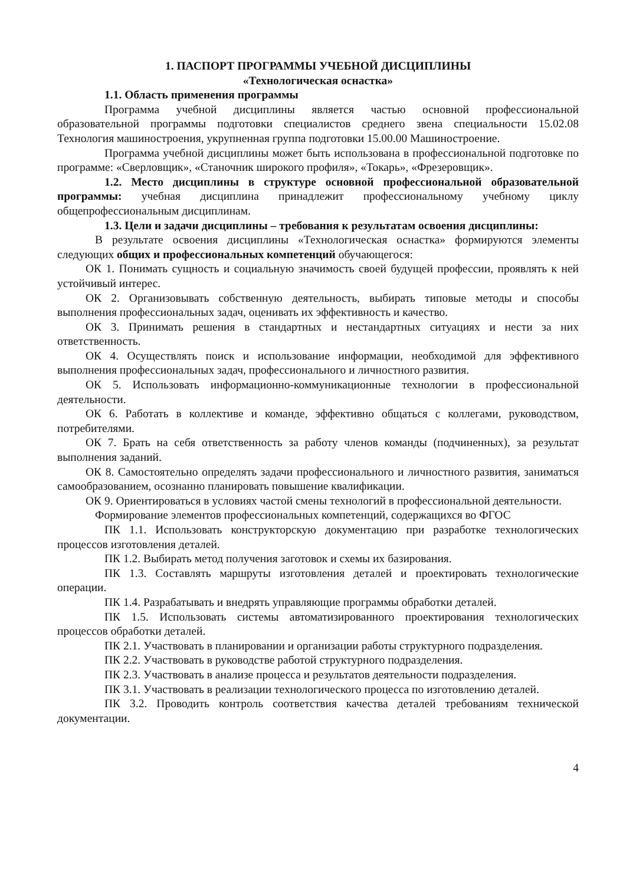1. ПАСПОРТ ПРОГРАММЫ УЧЕБНОЙ ДИСЦИПЛИНЫ
«Технологическая оснастка»
1.1. Область применения программы
Программа учебной дисциплины является частью основной профессиональной образовательной программы подготовки специалистов среднего звена специальности 15.02.08 Технология машиностроения, укрупненная группа подготовки 15.00.00 Машиностроение.
Программа учебной дисциплины может быть использована в профессиональной подготовке по программе: «Сверловщик», «Станочник широкого профиля», «Токарь», «Фрезеровщик».
1.2. Место дисциплины в структуре основной профессиональной образовательной программы: учебная дисциплина принадлежит профессиональному учебному циклу общепрофессиональным дисциплинам.
1.3. Цели и задачи дисциплины – требования к результатам освоения дисциплины:
В результате освоения дисциплины «Технологическая оснастка» формируются элементы следующих общих и профессиональных компетенций обучающегося:
ОК 1. Понимать сущность и социальную значимость своей будущей профессии, проявлять к ней устойчивый интерес.
ОК 2. Организовывать собственную деятельность, выбирать типовые методы и способы выполнения профессиональных задач, оценивать их эффективность и качество.
ОК 3. Принимать решения в стандартных и нестандартных ситуациях и нести за них ответственность.
ОК 4. Осуществлять поиск и использование информации, необходимой для эффективного выполнения профессиональных задач, профессионального и личностного развития.
ОК 5. Использовать информационно-коммуникационные технологии в профессиональной деятельности.
ОК 6. Работать в коллективе и команде, эффективно общаться с коллегами, руководством, потребителями.
ОК 7. Брать на себя ответственность за работу членов команды (подчиненных), за результат выполнения заданий.
ОК 8. Самостоятельно определять задачи профессионального и личностного развития, заниматься самообразованием, осознанно планировать повышение квалификации.
ОК 9. Ориентироваться в условиях частой смены технологий в профессиональной деятельности.
Формирование элементов профессиональных компетенций, содержащихся во ФГОС
ПК 1.1. Использовать конструкторскую документацию при разработке технологических процессов изготовления деталей.
ПК 1.2. Выбирать метод получения заготовок и схемы их базирования.
ПК 1.3. Составлять маршруты изготовления деталей и проектировать технологические операции.
ПК 1.4. Разрабатывать и внедрять управляющие программы обработки деталей.
ПК 1.5. Использовать системы автоматизированного проектирования технологических процессов обработки деталей.
ПК 2.1. Участвовать в планировании и организации работы структурного подразделения.
ПК 2.2. Участвовать в руководстве работой структурного подразделения.
ПК 2.3. Участвовать в анализе процесса и результатов деятельности подразделения.
ПК 3.1. Участвовать в реализации технологического процесса по изготовлению деталей.
ПК 3.2. Проводить контроль соответствия качества деталей требованиям технической документации.
4